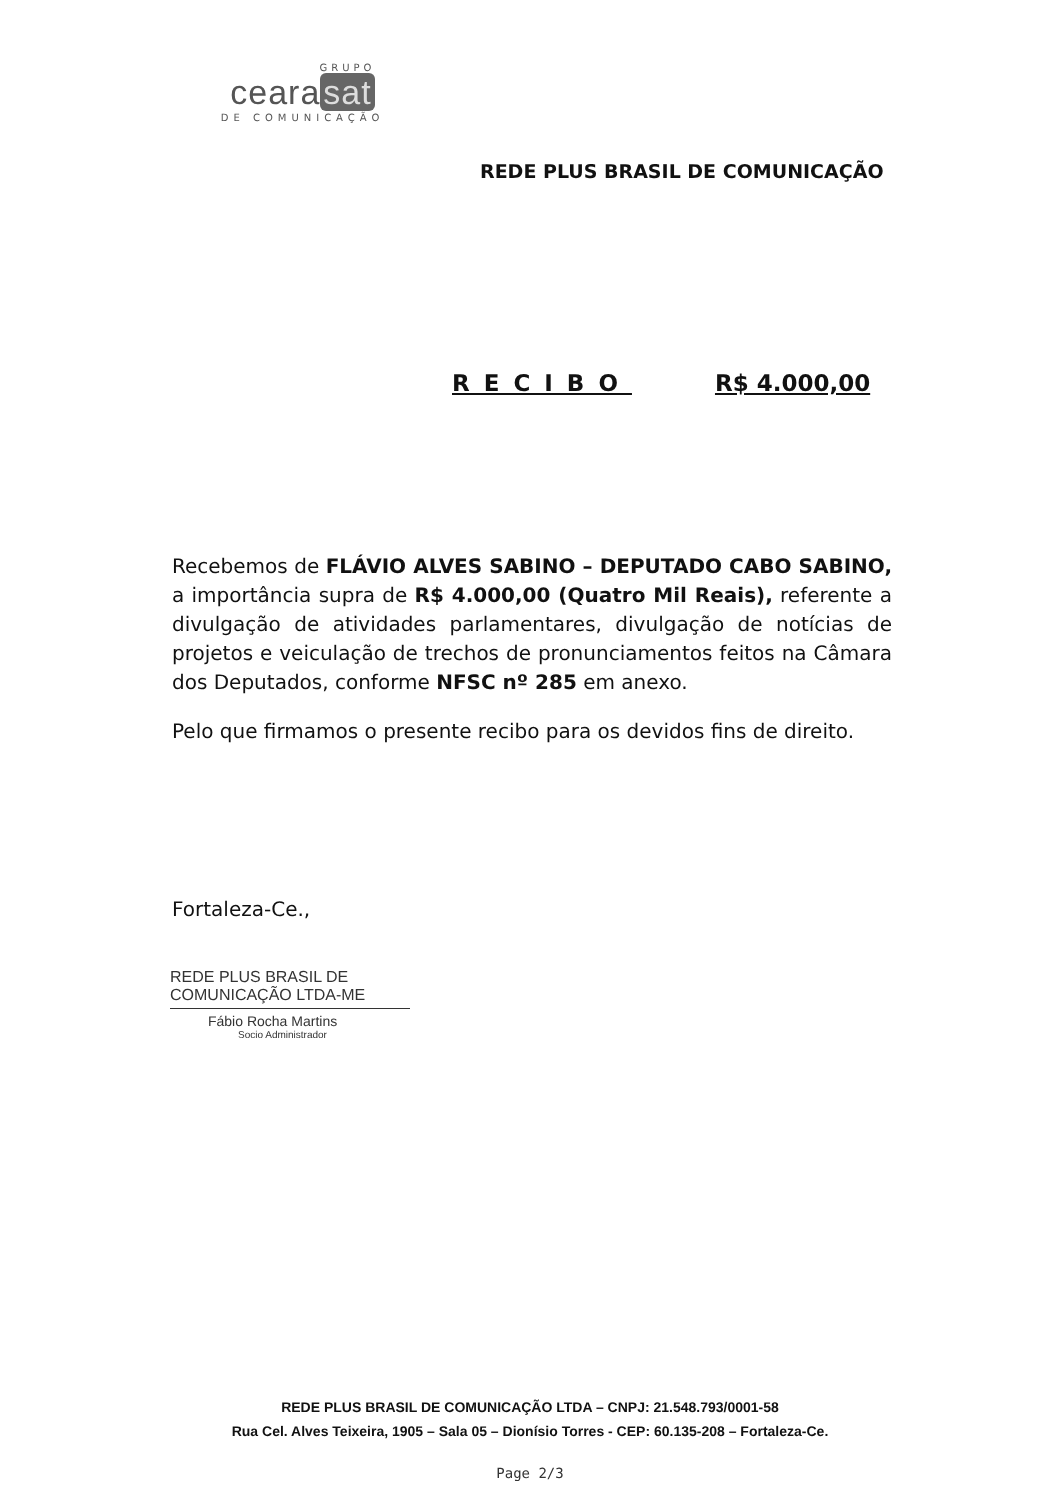GRUPO
ceara sat
DE COMUNICAÇÃO
REDE PLUS BRASIL DE COMUNICAÇÃO
RECIBO R$ 4.000,00
Recebemos de FLÁVIO ALVES SABINO – DEPUTADO CABO SABINO, a importância supra de R$ 4.000,00 (Quatro Mil Reais), referente a divulgação de atividades parlamentares, divulgação de notícias de projetos e veiculação de trechos de pronunciamentos feitos na Câmara dos Deputados, conforme NFSC nº 285 em anexo.
Pelo que firmamos o presente recibo para os devidos fins de direito.
Fortaleza-Ce.,
REDE PLUS BRASIL DE
COMUNICAÇÃO LTDA-ME
Fábio Rocha Martins
Socio Administrador
REDE PLUS BRASIL DE COMUNICAÇÃO LTDA – CNPJ: 21.548.793/0001-58
Rua Cel. Alves Teixeira, 1905 – Sala 05 – Dionísio Torres - CEP: 60.135-208 – Fortaleza-Ce.
Page 2/3